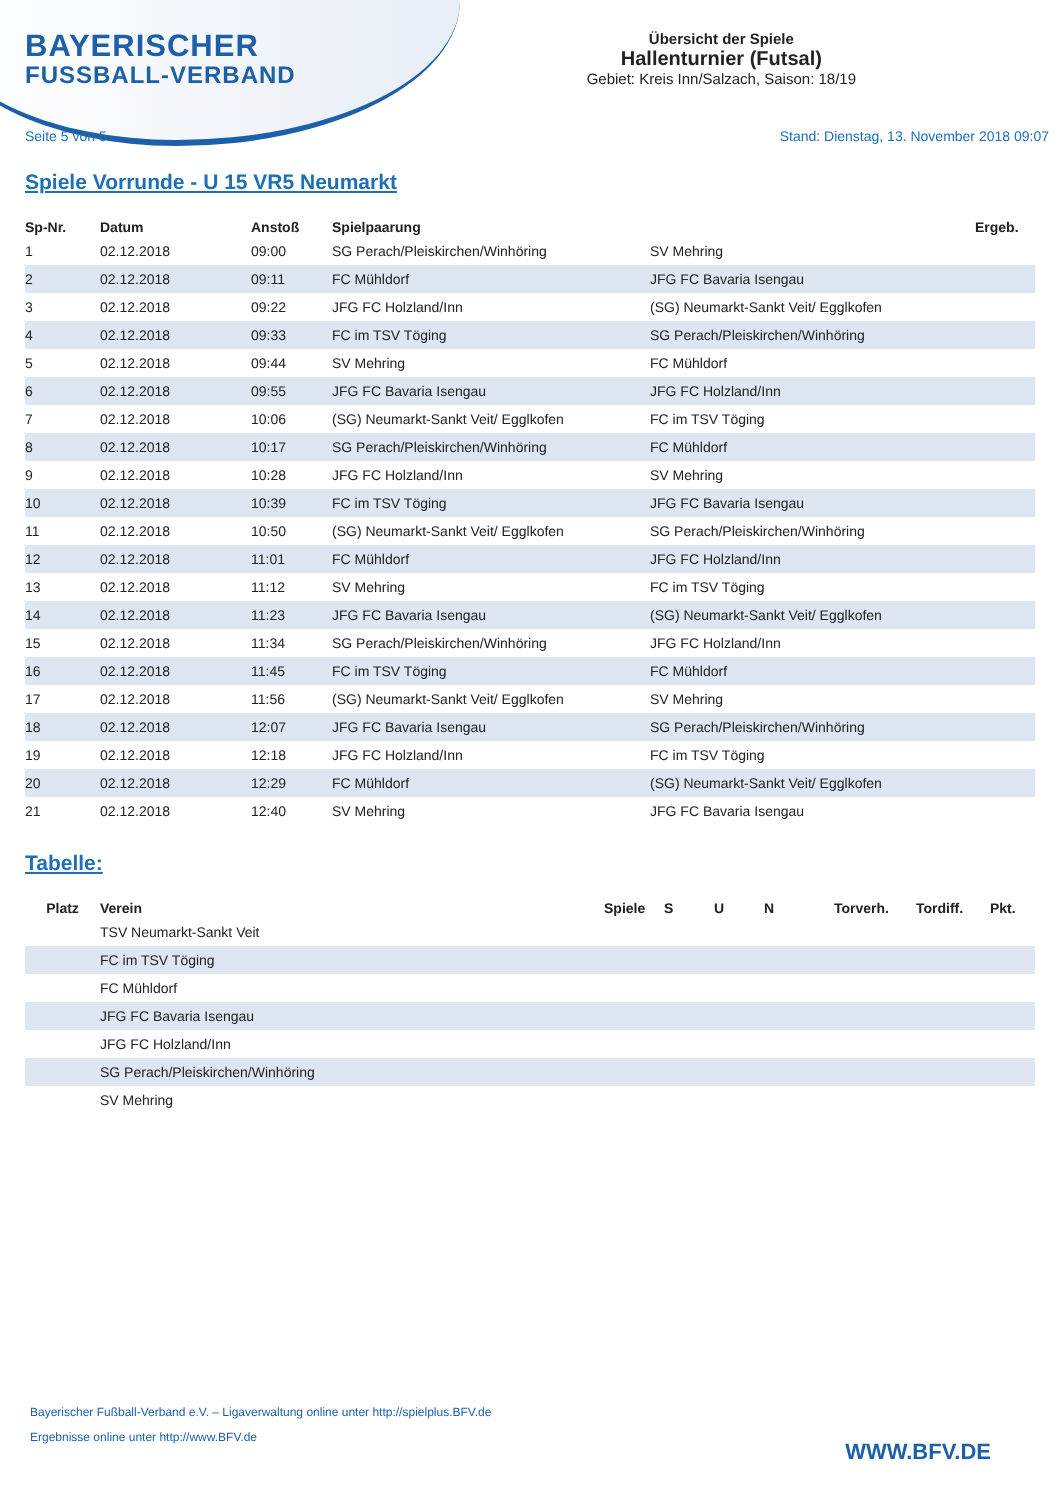BAYERISCHER
FUSSBALL-VERBAND
Übersicht der Spiele
Hallenturnier (Futsal)
Gebiet: Kreis Inn/Salzach, Saison: 18/19
Seite 5 von 5 Stand: Dienstag, 13. November 2018 09:07
Spiele Vorrunde - U 15 VR5 Neumarkt
| Sp-Nr. | Datum | Anstoß | Spielpaarung | | Ergeb. |
| --- | --- | --- | --- | --- | --- |
| 1 | 02.12.2018 | 09:00 | SG Perach/Pleiskirchen/Winhöring | SV Mehring | |
| 2 | 02.12.2018 | 09:11 | FC Mühldorf | JFG FC Bavaria Isengau | |
| 3 | 02.12.2018 | 09:22 | JFG FC Holzland/Inn | (SG) Neumarkt-Sankt Veit/ Egglkofen | |
| 4 | 02.12.2018 | 09:33 | FC im TSV Töging | SG Perach/Pleiskirchen/Winhöring | |
| 5 | 02.12.2018 | 09:44 | SV Mehring | FC Mühldorf | |
| 6 | 02.12.2018 | 09:55 | JFG FC Bavaria Isengau | JFG FC Holzland/Inn | |
| 7 | 02.12.2018 | 10:06 | (SG) Neumarkt-Sankt Veit/ Egglkofen | FC im TSV Töging | |
| 8 | 02.12.2018 | 10:17 | SG Perach/Pleiskirchen/Winhöring | FC Mühldorf | |
| 9 | 02.12.2018 | 10:28 | JFG FC Holzland/Inn | SV Mehring | |
| 10 | 02.12.2018 | 10:39 | FC im TSV Töging | JFG FC Bavaria Isengau | |
| 11 | 02.12.2018 | 10:50 | (SG) Neumarkt-Sankt Veit/ Egglkofen | SG Perach/Pleiskirchen/Winhöring | |
| 12 | 02.12.2018 | 11:01 | FC Mühldorf | JFG FC Holzland/Inn | |
| 13 | 02.12.2018 | 11:12 | SV Mehring | FC im TSV Töging | |
| 14 | 02.12.2018 | 11:23 | JFG FC Bavaria Isengau | (SG) Neumarkt-Sankt Veit/ Egglkofen | |
| 15 | 02.12.2018 | 11:34 | SG Perach/Pleiskirchen/Winhöring | JFG FC Holzland/Inn | |
| 16 | 02.12.2018 | 11:45 | FC im TSV Töging | FC Mühldorf | |
| 17 | 02.12.2018 | 11:56 | (SG) Neumarkt-Sankt Veit/ Egglkofen | SV Mehring | |
| 18 | 02.12.2018 | 12:07 | JFG FC Bavaria Isengau | SG Perach/Pleiskirchen/Winhöring | |
| 19 | 02.12.2018 | 12:18 | JFG FC Holzland/Inn | FC im TSV Töging | |
| 20 | 02.12.2018 | 12:29 | FC Mühldorf | (SG) Neumarkt-Sankt Veit/ Egglkofen | |
| 21 | 02.12.2018 | 12:40 | SV Mehring | JFG FC Bavaria Isengau | |
Tabelle:
| Platz | Verein | Spiele | S | U | N | Torverh. | Tordiff. | Pkt. |
| --- | --- | --- | --- | --- | --- | --- | --- | --- |
| | TSV Neumarkt-Sankt Veit | | | | | | | |
| | FC im TSV Töging | | | | | | | |
| | FC Mühldorf | | | | | | | |
| | JFG FC Bavaria Isengau | | | | | | | |
| | JFG FC Holzland/Inn | | | | | | | |
| | SG Perach/Pleiskirchen/Winhöring | | | | | | | |
| | SV Mehring | | | | | | | |
Bayerischer Fußball-Verband e.V. – Ligaverwaltung online unter http://spielplus.BFV.de
Ergebnisse online unter http://www.BFV.de
WWW.BFV.DE